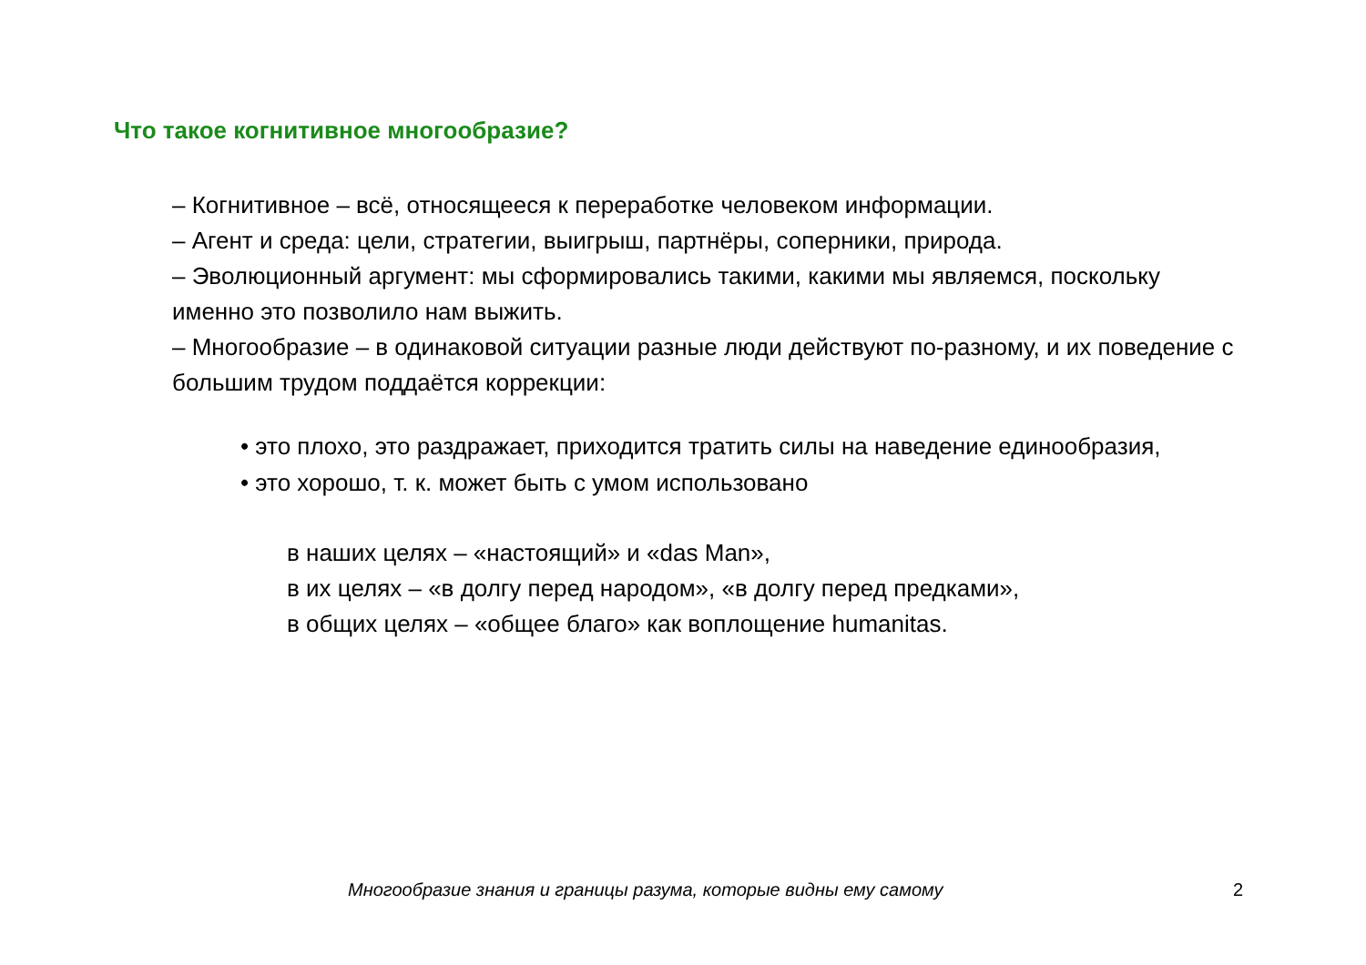Что такое когнитивное многообразие?
– Когнитивное – всё, относящееся к переработке человеком информации.
– Агент и среда: цели, стратегии, выигрыш, партнёры, соперники, природа.
– Эволюционный аргумент: мы сформировались такими, какими мы являемся, поскольку именно это позволило нам выжить.
– Многообразие – в одинаковой ситуации разные люди действуют по-разному, и их поведение с большим трудом поддаётся коррекции:
• это плохо, это раздражает, приходится тратить силы на наведение единообразия,
• это хорошо, т. к. может быть с умом использовано
в наших целях – «настоящий» и «das Man»,
в их целях – «в долгу перед народом», «в долгу перед предками»,
в общих целях – «общее благо» как воплощение humanitas.
Многообразие знания и границы разума, которые видны ему самому 2